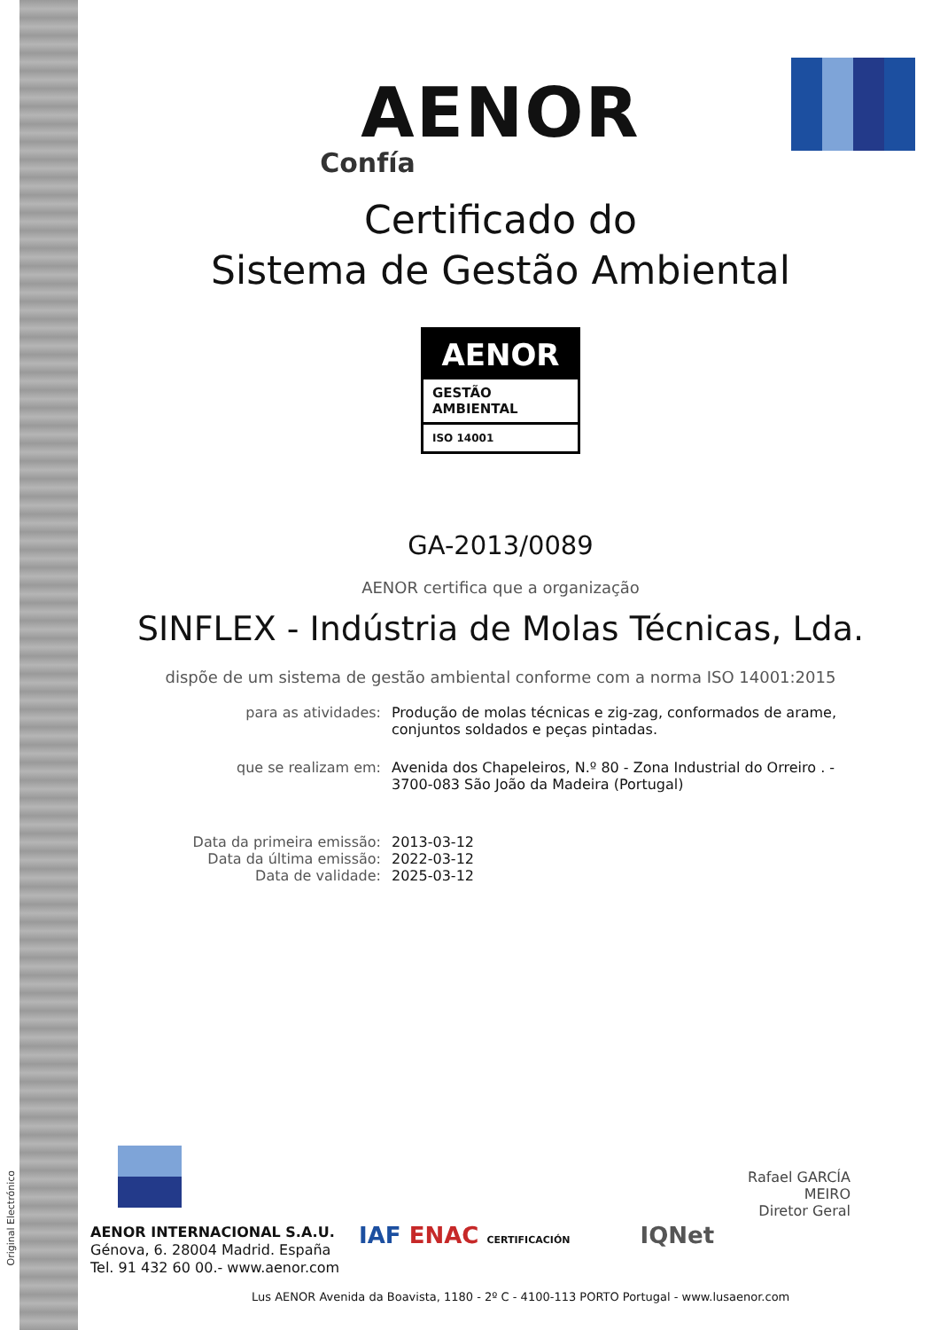Original Electrónico
AENOR
Confía
Certificado do
Sistema de Gestão Ambiental
AENOR
GESTÃO
AMBIENTAL
ISO 14001
GA-2013/0089
AENOR certifica que a organização
SINFLEX - Indústria de Molas Técnicas, Lda.
dispõe de um sistema de gestão ambiental conforme com a norma ISO 14001:2015
| para as atividades: | Produção de molas técnicas e zig-zag, conformados de arame, conjuntos soldados e peças pintadas. |
| que se realizam em: | Avenida dos Chapeleiros, N.º 80 - Zona Industrial do Orreiro . - 3700-083 São João da Madeira (Portugal) |
| Data da primeira emissão: Data da última emissão: Data de validade: | 2013-03-12 2022-03-12 2025-03-12 |
Rafael GARCÍA MEIRO
Diretor Geral
AENOR INTERNACIONAL S.A.U.
Génova, 6. 28004 Madrid. España
Tel. 91 432 60 00.- www.aenor.com
IAF ENAC CERTIFICACIÓN IQNet
Lus AENOR Avenida da Boavista, 1180 - 2º C - 4100-113 PORTO Portugal - www.lusaenor.com